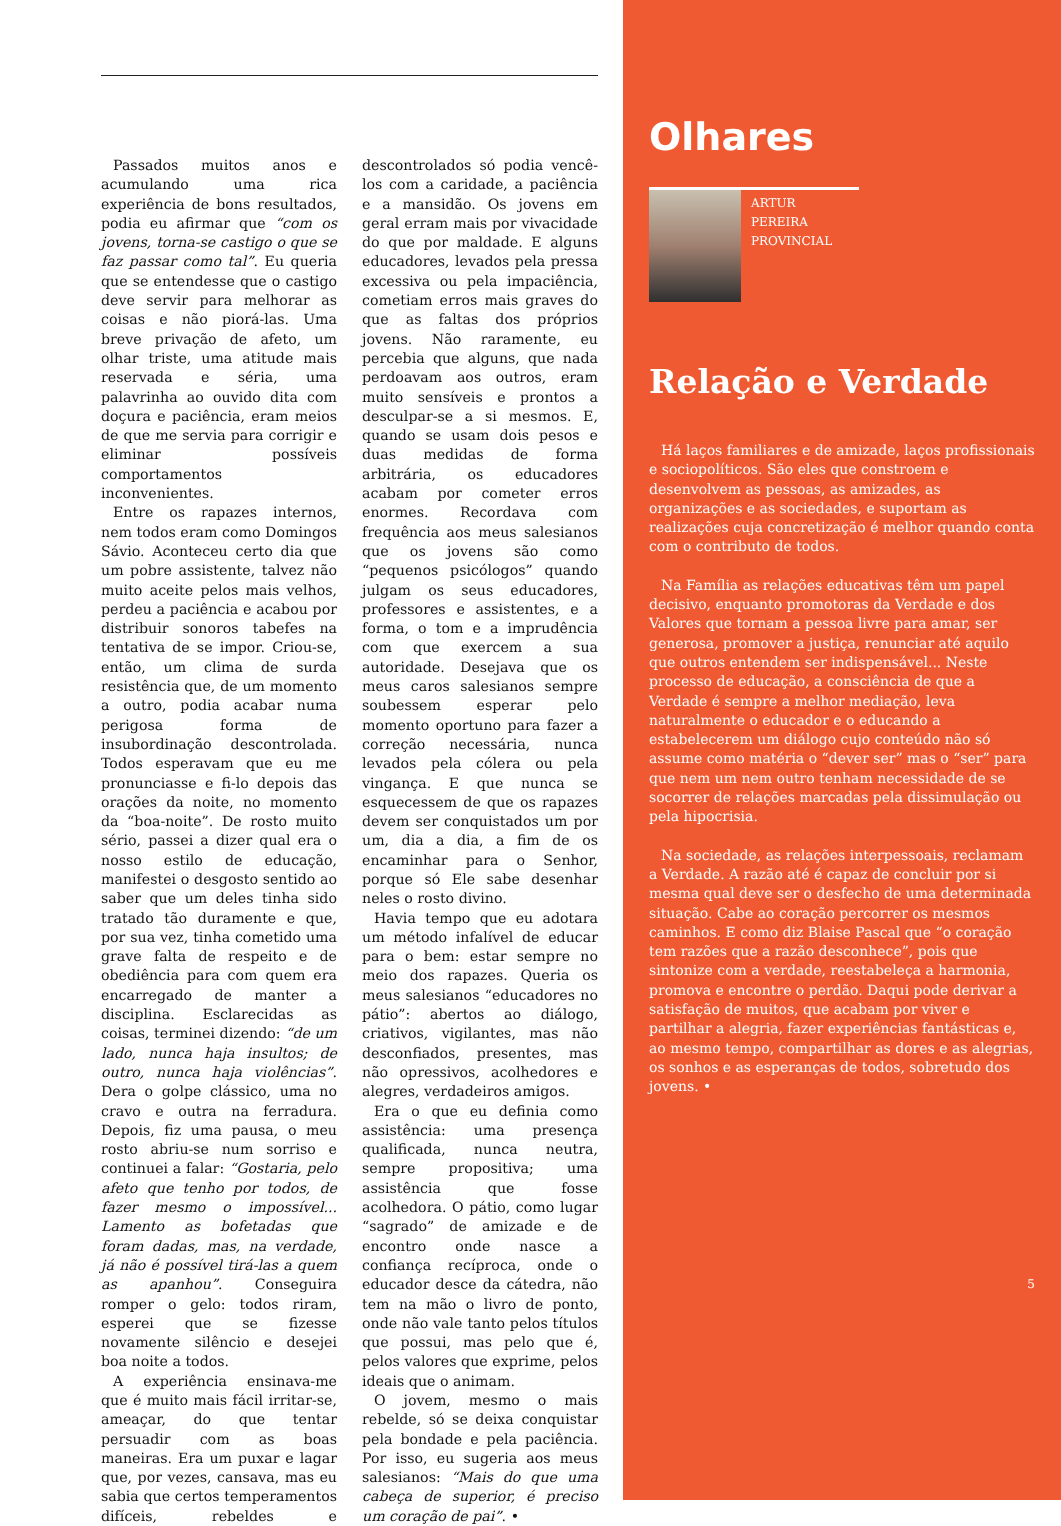Passados muitos anos e acumulando uma rica experiência de bons resultados, podia eu afirmar que “com os jovens, torna-se castigo o que se faz passar como tal”. Eu queria que se entendesse que o castigo deve servir para melhorar as coisas e não piorá-las. Uma breve privação de afeto, um olhar triste, uma atitude mais reservada e séria, uma palavrinha ao ouvido dita com doçura e paciência, eram meios de que me servia para corrigir e eliminar possíveis comportamentos inconvenientes.
Entre os rapazes internos, nem todos eram como Domingos Sávio. Aconteceu certo dia que um pobre assistente, talvez não muito aceite pelos mais velhos, perdeu a paciência e acabou por distribuir sonoros tabefes na tentativa de se impor. Criou-se, então, um clima de surda resistência que, de um momento a outro, podia acabar numa perigosa forma de insubordinação descontrolada. Todos esperavam que eu me pronunciasse e fi-lo depois das orações da noite, no momento da “boa-noite”. De rosto muito sério, passei a dizer qual era o nosso estilo de educação, manifestei o desgosto sentido ao saber que um deles tinha sido tratado tão duramente e que, por sua vez, tinha cometido uma grave falta de respeito e de obediência para com quem era encarregado de manter a disciplina. Esclarecidas as coisas, terminei dizendo: “de um lado, nunca haja insultos; de outro, nunca haja violências”. Dera o golpe clássico, uma no cravo e outra na ferradura. Depois, fiz uma pausa, o meu rosto abriu-se num sorriso e continuei a falar: “Gostaria, pelo afeto que tenho por todos, de fazer mesmo o impossível... Lamento as bofetadas que foram dadas, mas, na verdade, já não é possível tirá-las a quem as apanhou”. Conseguira romper o gelo: todos riram, esperei que se fizesse novamente silêncio e desejei boa noite a todos.
A experiência ensinava-me que é muito mais fácil irritar-se, ameaçar, do que tentar persuadir com as boas maneiras. Era um puxar e lagar que, por vezes, cansava, mas eu sabia que certos temperamentos difíceis, rebeldes e descontrolados só podia vencê-los com a caridade, a paciência e a mansidão. Os jovens em geral erram mais por vivacidade do que por maldade. E alguns educadores, levados pela pressa excessiva ou pela impaciência, cometiam erros mais graves do que as faltas dos próprios jovens. Não raramente, eu percebia que alguns, que nada perdoavam aos outros, eram muito sensíveis e prontos a desculpar-se a si mesmos. E, quando se usam dois pesos e duas medidas de forma arbitrária, os educadores acabam por cometer erros enormes. Recordava com frequência aos meus salesianos que os jovens são como “pequenos psicólogos” quando julgam os seus educadores, professores e assistentes, e a forma, o tom e a imprudência com que exercem a sua autoridade. Desejava que os meus caros salesianos sempre soubessem esperar pelo momento oportuno para fazer a correção necessária, nunca levados pela cólera ou pela vingança. E que nunca se esquecessem de que os rapazes devem ser conquistados um por um, dia a dia, a fim de os encaminhar para o Senhor, porque só Ele sabe desenhar neles o rosto divino.
Havia tempo que eu adotara um método infalível de educar para o bem: estar sempre no meio dos rapazes. Queria os meus salesianos “educadores no pátio”: abertos ao diálogo, criativos, vigilantes, mas não desconfiados, presentes, mas não opressivos, acolhedores e alegres, verdadeiros amigos.
Era o que eu definia como assistência: uma presença qualificada, nunca neutra, sempre propositiva; uma assistência que fosse acolhedora. O pátio, como lugar “sagrado” de amizade e de encontro onde nasce a confiança recíproca, onde o educador desce da cátedra, não tem na mão o livro de ponto, onde não vale tanto pelos títulos que possui, mas pelo que é, pelos valores que exprime, pelos ideais que o animam.
O jovem, mesmo o mais rebelde, só se deixa conquistar pela bondade e pela paciência. Por isso, eu sugeria aos meus salesianos: “Mais do que uma cabeça de superior, é preciso um coração de pai”. •
Olhares
ARTUR PEREIRA
PROVINCIAL
Relação e Verdade
Há laços familiares e de amizade, laços profissionais e sociopolíticos. São eles que constroem e desenvolvem as pessoas, as amizades, as organizações e as sociedades, e suportam as realizações cuja concretização é melhor quando conta com o contributo de todos.
Na Família as relações educativas têm um papel decisivo, enquanto promotoras da Verdade e dos Valores que tornam a pessoa livre para amar, ser generosa, promover a justiça, renunciar até aquilo que outros entendem ser indispensável... Neste processo de educação, a consciência de que a Verdade é sempre a melhor mediação, leva naturalmente o educador e o educando a estabelecerem um diálogo cujo conteúdo não só assume como matéria o “dever ser” mas o “ser” para que nem um nem outro tenham necessidade de se socorrer de relações marcadas pela dissimulação ou pela hipocrisia.
Na sociedade, as relações interpessoais, reclamam a Verdade. A razão até é capaz de concluir por si mesma qual deve ser o desfecho de uma determinada situação. Cabe ao coração percorrer os mesmos caminhos. E como diz Blaise Pascal que “o coração tem razões que a razão desconhece”, pois que sintonize com a verdade, reestabeleça a harmonia, promova e encontre o perdão. Daqui pode derivar a satisfação de muitos, que acabam por viver e partilhar a alegria, fazer experiências fantásticas e, ao mesmo tempo, compartilhar as dores e as alegrias, os sonhos e as esperanças de todos, sobretudo dos jovens. •
5